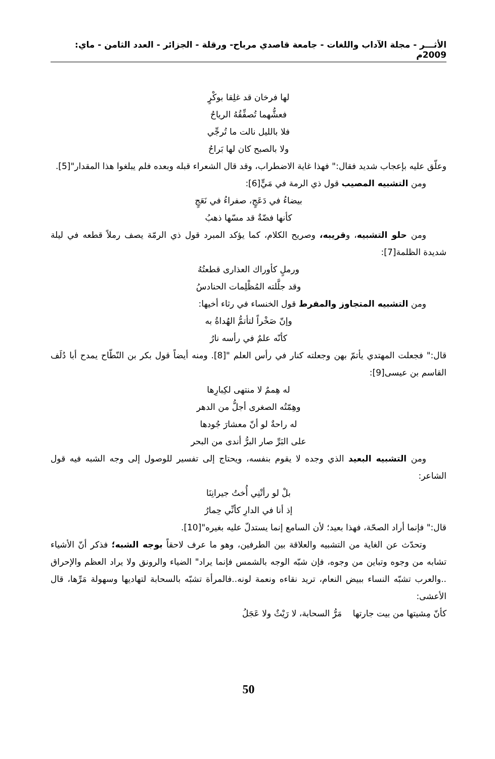الأثـــر - مجلة الآداب واللغات - جامعة قاصدي مرباح- ورقلة - الجزائر - العدد الثامن - ماي: 2009م
لها فرخان قد غلِقا بوكْرٍ
فعشُّهما تُصفِّقُهُ الرياحُ
فلا بالليل نالت ما تُرجِّي
ولا بالصبح كان لها بَراحُ
وعلّق عليه بإعجاب شديد فقال:" فهذا غاية الاضطراب، وقد قال الشعراء قبله وبعده فلم يبلغوا هذا المقدار"[5].
ومن التشبيه المصيب قول ذي الرمة في مَيٍّ[6]:
بيضاءُ في دَعَجٍ، صفراءُ في نَعَجٍ
كأنها فضّةٌ قد مسّها ذهبُ
ومن حلو التشبيه، وقريبه، وصريح الكلام، كما يؤكد المبرد قول ذي الرمّة يصف رملاً قطعه في ليلة شديدة الظلمة[7]:
ورملٍ كأوراك العذارى قطعتُهُ
وقد جلَّلته المُظْلِمات الحنادسُ
ومن التشبيه المتجاوز والمفرط قول الخنساء في رثاء أخيها:
وإنّ صَخْراً لتأتمُّ الهُداةُ به
كأنّه علمٌ في رأسه نارُ
قال:" فجعلت المهتدي يأتمّ بهن وجعلته كنار في رأس العلم "[8]. ومنه أيضاً قول بكر بن النّطّاح يمدح أبا دُلَف القاسم بن عيسى[9]:
له هِممٌ لا منتهى لكِبارِها
وهِمّتُه الصغرى أجلُّ من الدهر
له راحةٌ لو أنّ معشارَ جُودها
على البَرِّ صار البرُّ أندى من البحر
ومن التشبيه البعيد الذي وجده لا يقوم بنفسه، ويحتاج إلى تفسير للوصول إلى وجه الشبه فيه قول الشاعر:
بلْ لو رأتْنِي أُختُ جيرانِنَا
إذ أنا في الدارِ كأنِّي حِمارُ
قال:" فإنما أراد الصحّة، فهذا بعيد؛ لأن السامع إنما يستدلّ عليه بغيره"[10].
وتحدّث عن الغاية من التشبيه والعلاقة بين الطرفين، وهو ما عرف لاحقاً بوجه الشبه؛ فذكر أنّ الأشياء تشابه من وجوه وتباين من وجوه، فإن شبّه الوجه بالشمس فإنما يراد" الضياء والرونق ولا يراد العظم والإحراق ..والعرب تشبّه النساء ببيض النعام، تريد نقاءه ونعمة لونه..فالمرأة تشبّه بالسحابة لتهاديها وسهولة مَرِّها، قال الأعشى:
كأنّ مِشيتها من بيت جارتها مَرُّ السحابة، لا رَيْثٌ ولا عَجَلُ
50